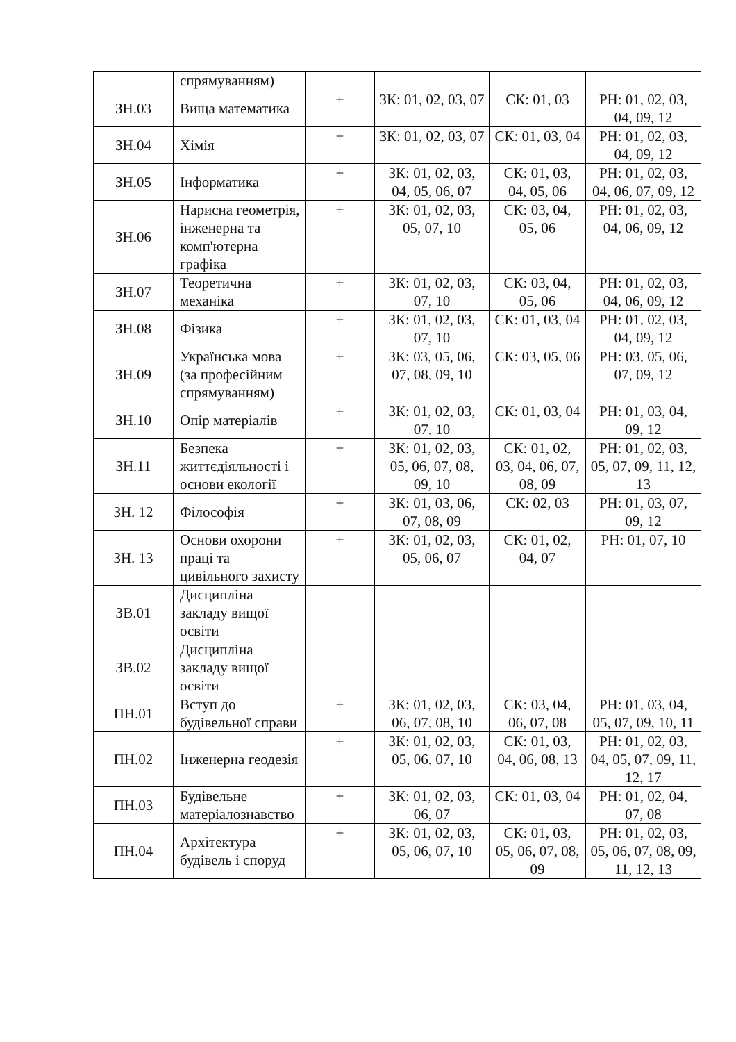| | спрямуванням) | | | | |
| ЗН.03 | Вища математика | + | ЗК: 01, 02, 03, 07 | СК: 01, 03 | РН: 01, 02, 03, 04, 09, 12 |
| ЗН.04 | Хімія | + | ЗК: 01, 02, 03, 07 | СК: 01, 03, 04 | РН: 01, 02, 03, 04, 09, 12 |
| ЗН.05 | Інформатика | + | ЗК: 01, 02, 03, 04, 05, 06, 07 | СК: 01, 03, 04, 05, 06 | РН: 01, 02, 03, 04, 06, 07, 09, 12 |
| ЗН.06 | Нарисна геометрія, інженерна та комп'ютерна графіка | + | ЗК: 01, 02, 03, 05, 07, 10 | СК: 03, 04, 05, 06 | РН: 01, 02, 03, 04, 06, 09, 12 |
| ЗН.07 | Теоретична механіка | + | ЗК: 01, 02, 03, 07, 10 | СК: 03, 04, 05, 06 | РН: 01, 02, 03, 04, 06, 09, 12 |
| ЗН.08 | Фізика | + | ЗК: 01, 02, 03, 07, 10 | СК: 01, 03, 04 | РН: 01, 02, 03, 04, 09, 12 |
| ЗН.09 | Українська мова (за професійним спрямуванням) | + | ЗК: 03, 05, 06, 07, 08, 09, 10 | СК: 03, 05, 06 | РН: 03, 05, 06, 07, 09, 12 |
| ЗН.10 | Опір матеріалів | + | ЗК: 01, 02, 03, 07, 10 | СК: 01, 03, 04 | РН: 01, 03, 04, 09, 12 |
| ЗН.11 | Безпека життєдіяльності і основи екології | + | ЗК: 01, 02, 03, 05, 06, 07, 08, 09, 10 | СК: 01, 02, 03, 04, 06, 07, 08, 09 | РН: 01, 02, 03, 05, 07, 09, 11, 12, 13 |
| ЗН. 12 | Філософія | + | ЗК: 01, 03, 06, 07, 08, 09 | СК: 02, 03 | РН: 01, 03, 07, 09, 12 |
| ЗН. 13 | Основи охорони праці та цивільного захисту | + | ЗК: 01, 02, 03, 05, 06, 07 | СК: 01, 02, 04, 07 | РН: 01, 07, 10 |
| ЗВ.01 | Дисципліна закладу вищої освіти | | | | |
| ЗВ.02 | Дисципліна закладу вищої освіти | | | | |
| ПН.01 | Вступ до будівельної справи | + | ЗК: 01, 02, 03, 06, 07, 08, 10 | СК: 03, 04, 06, 07, 08 | РН: 01, 03, 04, 05, 07, 09, 10, 11 |
| ПН.02 | Інженерна геодезія | + | ЗК: 01, 02, 03, 05, 06, 07, 10 | СК: 01, 03, 04, 06, 08, 13 | РН: 01, 02, 03, 04, 05, 07, 09, 11, 12, 17 |
| ПН.03 | Будівельне матеріалознавство | + | ЗК: 01, 02, 03, 06, 07 | СК: 01, 03, 04 | РН: 01, 02, 04, 07, 08 |
| ПН.04 | Архітектура будівель і споруд | + | ЗК: 01, 02, 03, 05, 06, 07, 10 | СК: 01, 03, 05, 06, 07, 08, 09 | РН: 01, 02, 03, 05, 06, 07, 08, 09, 11, 12, 13 |